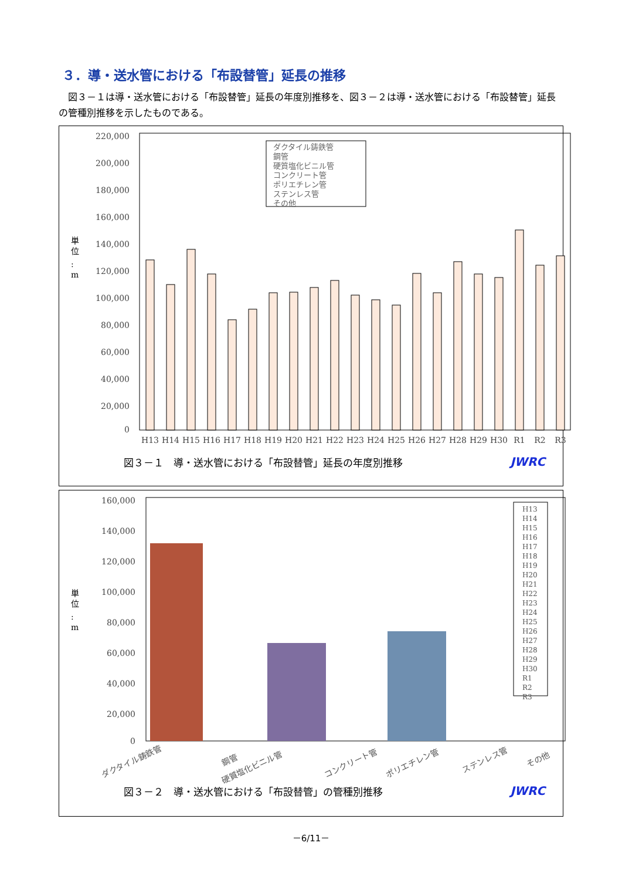３．導・送水管における「布設替管」延長の推移
図３－１は導・送水管における「布設替管」延長の年度別推移を、図３－２は導・送水管における「布設替管」延長の管種別推移を示したものである。
220,000
200,000
180,000
160,000
140,000
120,000
100,000
80,000
60,000
40,000
20,000
0
単
位
:
m
H13
H14
H15
H16
H17
H18
H19
H20
H21
H22
H23
H24
H25
H26
H27
H28
H29
H30
R1
R2
R3
ダクタイル鋳鉄管
鋼管
硬質塩化ビニル管
コンクリート管
ポリエチレン管
ステンレス管
その他
図３－１　導・送水管における「布設替管」延長の年度別推移 JWRC
160,000
140,000
120,000
100,000
80,000
60,000
40,000
20,000
0
単
位
:
m
H13
H14
H15
H16
H17
H18
H19
H20
H21
H22
H23
H24
H25
H26
H27
H28
H29
H30
R1
R2
R3
ダクタイル鋳鉄管
鋼管
硬質塩化ビニル管
コンクリート管
ポリエチレン管
ステンレス管
その他
図３－２　導・送水管における「布設替管」の管種別推移 JWRC
－6/11－